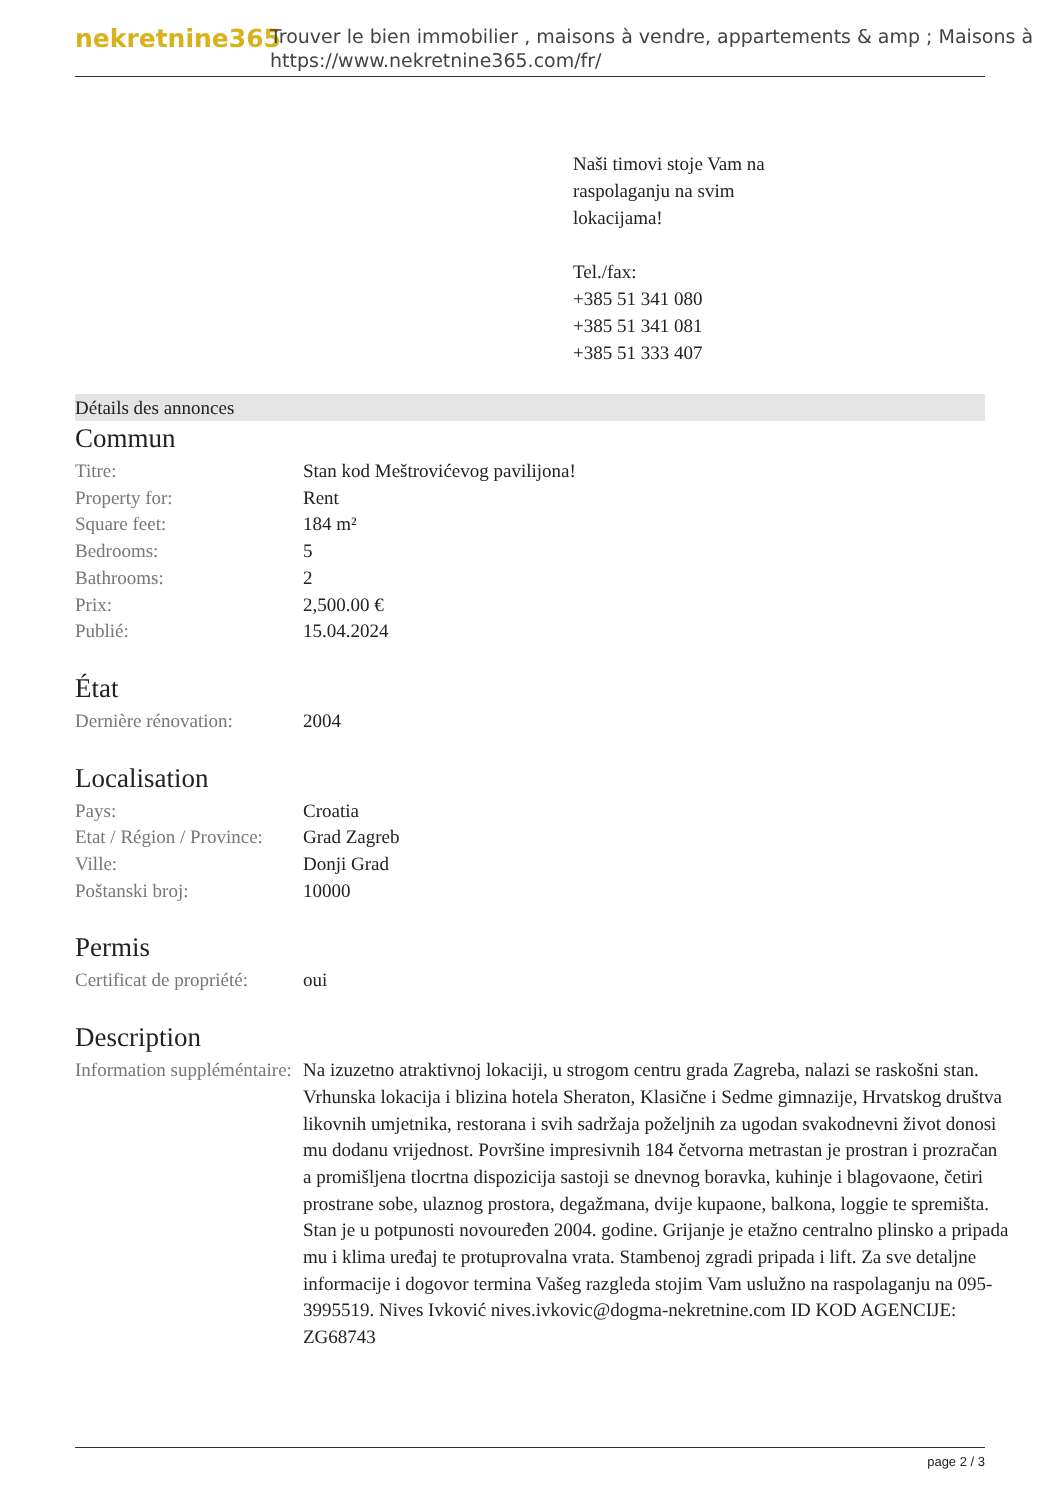nekretnine365
Trouver le bien immobilier , maisons à vendre, appartements & amp ; Maisons à
https://www.nekretnine365.com/fr/
Naši timovi stoje Vam na
raspolaganju na svim
lokacijama!
Tel./fax:
+385 51 341 080
+385 51 341 081
+385 51 333 407
Détails des annonces
Commun
| Titre: | Stan kod Meštrovićevog pavilijona! |
| Property for: | Rent |
| Square feet: | 184 m² |
| Bedrooms: | 5 |
| Bathrooms: | 2 |
| Prix: | 2,500.00 € |
| Publié: | 15.04.2024 |
État
| Dernière rénovation: | 2004 |
Localisation
| Pays: | Croatia |
| Etat / Région / Province: | Grad Zagreb |
| Ville: | Donji Grad |
| Poštanski broj: | 10000 |
Permis
| Certificat de propriété: | oui |
Description
| Information suppléméntaire: | Na izuzetno atraktivnoj lokaciji, u strogom centru grada Zagreba, nalazi se raskošni stan. Vrhunska lokacija i blizina hotela Sheraton, Klasične i Sedme gimnazije, Hrvatskog društva likovnih umjetnika, restorana i svih sadržaja poželjnih za ugodan svakodnevni život donosi mu dodanu vrijednost. Površine impresivnih 184 četvorna metrastan je prostran i prozračan a promišljena tlocrtna dispozicija sastoji se dnevnog boravka, kuhinje i blagovaone, četiri prostrane sobe, ulaznog prostora, degažmana, dvije kupaone, balkona, loggie te spremišta. Stan je u potpunosti novouređen 2004. godine. Grijanje je etažno centralno plinsko a pripada mu i klima uređaj te protuprovalna vrata. Stambenoj zgradi pripada i lift. Za sve detaljne informacije i dogovor termina Vašeg razgleda stojim Vam uslužno na raspolaganju na 095-3995519. Nives Ivković nives.ivkovic@dogma-nekretnine.com ID KOD AGENCIJE: ZG68743 |
page 2 / 3